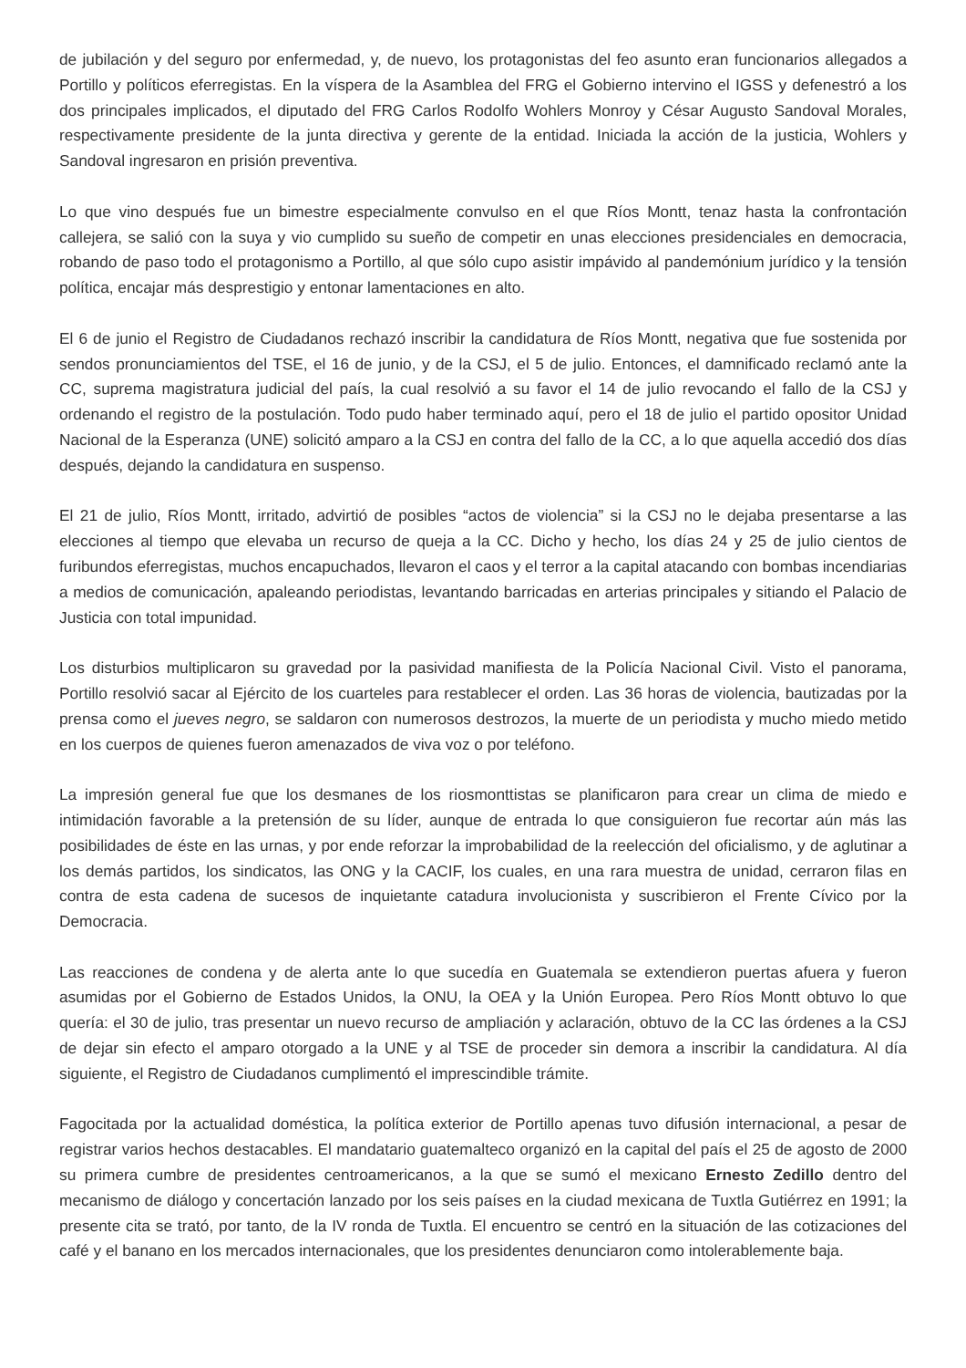de jubilación y del seguro por enfermedad, y, de nuevo, los protagonistas del feo asunto eran funcionarios allegados a Portillo y políticos eferregistas. En la víspera de la Asamblea del FRG el Gobierno intervino el IGSS y defenestró a los dos principales implicados, el diputado del FRG Carlos Rodolfo Wohlers Monroy y César Augusto Sandoval Morales, respectivamente presidente de la junta directiva y gerente de la entidad. Iniciada la acción de la justicia, Wohlers y Sandoval ingresaron en prisión preventiva.
Lo que vino después fue un bimestre especialmente convulso en el que Ríos Montt, tenaz hasta la confrontación callejera, se salió con la suya y vio cumplido su sueño de competir en unas elecciones presidenciales en democracia, robando de paso todo el protagonismo a Portillo, al que sólo cupo asistir impávido al pandemónium jurídico y la tensión política, encajar más desprestigio y entonar lamentaciones en alto.
El 6 de junio el Registro de Ciudadanos rechazó inscribir la candidatura de Ríos Montt, negativa que fue sostenida por sendos pronunciamientos del TSE, el 16 de junio, y de la CSJ, el 5 de julio. Entonces, el damnificado reclamó ante la CC, suprema magistratura judicial del país, la cual resolvió a su favor el 14 de julio revocando el fallo de la CSJ y ordenando el registro de la postulación. Todo pudo haber terminado aquí, pero el 18 de julio el partido opositor Unidad Nacional de la Esperanza (UNE) solicitó amparo a la CSJ en contra del fallo de la CC, a lo que aquella accedió dos días después, dejando la candidatura en suspenso.
El 21 de julio, Ríos Montt, irritado, advirtió de posibles “actos de violencia” si la CSJ no le dejaba presentarse a las elecciones al tiempo que elevaba un recurso de queja a la CC. Dicho y hecho, los días 24 y 25 de julio cientos de furibundos eferregistas, muchos encapuchados, llevaron el caos y el terror a la capital atacando con bombas incendiarias a medios de comunicación, apaleando periodistas, levantando barricadas en arterias principales y sitiando el Palacio de Justicia con total impunidad.
Los disturbios multiplicaron su gravedad por la pasividad manifiesta de la Policía Nacional Civil. Visto el panorama, Portillo resolvió sacar al Ejército de los cuarteles para restablecer el orden. Las 36 horas de violencia, bautizadas por la prensa como el jueves negro, se saldaron con numerosos destrozos, la muerte de un periodista y mucho miedo metido en los cuerpos de quienes fueron amenazados de viva voz o por teléfono.
La impresión general fue que los desmanes de los riosmonttistas se planificaron para crear un clima de miedo e intimidación favorable a la pretensión de su líder, aunque de entrada lo que consiguieron fue recortar aún más las posibilidades de éste en las urnas, y por ende reforzar la improbabilidad de la reelección del oficialismo, y de aglutinar a los demás partidos, los sindicatos, las ONG y la CACIF, los cuales, en una rara muestra de unidad, cerraron filas en contra de esta cadena de sucesos de inquietante catadura involucionista y suscribieron el Frente Cívico por la Democracia.
Las reacciones de condena y de alerta ante lo que sucedía en Guatemala se extendieron puertas afuera y fueron asumidas por el Gobierno de Estados Unidos, la ONU, la OEA y la Unión Europea. Pero Ríos Montt obtuvo lo que quería: el 30 de julio, tras presentar un nuevo recurso de ampliación y aclaración, obtuvo de la CC las órdenes a la CSJ de dejar sin efecto el amparo otorgado a la UNE y al TSE de proceder sin demora a inscribir la candidatura. Al día siguiente, el Registro de Ciudadanos cumplimentó el imprescindible trámite.
Fagocitada por la actualidad doméstica, la política exterior de Portillo apenas tuvo difusión internacional, a pesar de registrar varios hechos destacables. El mandatario guatemalteco organizó en la capital del país el 25 de agosto de 2000 su primera cumbre de presidentes centroamericanos, a la que se sumó el mexicano Ernesto Zedillo dentro del mecanismo de diálogo y concertación lanzado por los seis países en la ciudad mexicana de Tuxtla Gutiérrez en 1991; la presente cita se trató, por tanto, de la IV ronda de Tuxtla. El encuentro se centró en la situación de las cotizaciones del café y el banano en los mercados internacionales, que los presidentes denunciaron como intolerablemente baja.